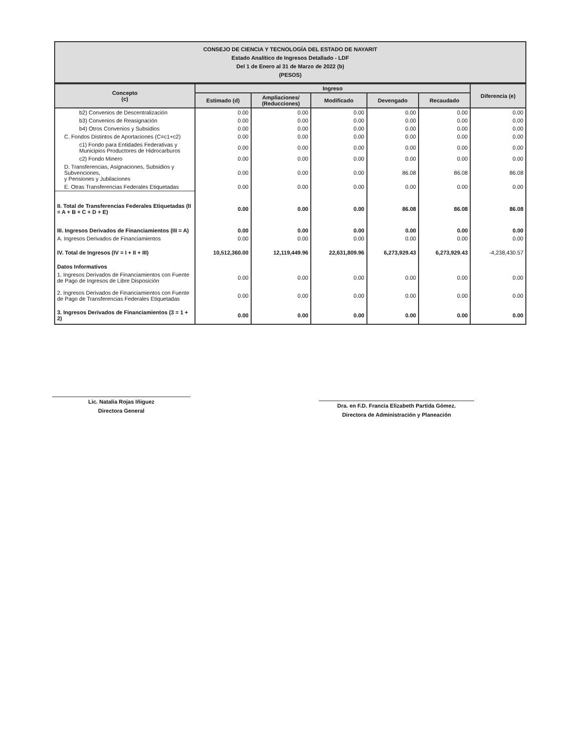CONSEJO DE CIENCIA Y TECNOLOGÍA DEL ESTADO DE NAYARIT
Estado Analítico de Ingresos Detallado - LDF
Del 1 de Enero al 31 de Marzo de 2022 (b)
(PESOS)
| Concepto (c) | Ingreso | | | | | Diferencia (e) |
| --- | --- | --- | --- | --- | --- | --- |
| | Estimado (d) | Ampliaciones/ (Reducciones) | Modificado | Devengado | Recaudado | |
| b2) Convenios de Descentralización | 0.00 | 0.00 | 0.00 | 0.00 | 0.00 | 0.00 |
| b3) Convenios de Reasignación | 0.00 | 0.00 | 0.00 | 0.00 | 0.00 | 0.00 |
| b4) Otros Convenios y Subsidios | 0.00 | 0.00 | 0.00 | 0.00 | 0.00 | 0.00 |
| C. Fondos Distintos de Aportaciones (C=c1+c2) | 0.00 | 0.00 | 0.00 | 0.00 | 0.00 | 0.00 |
| c1) Fondo para Entidades Federativas y Municipios Productores de Hidrocarburos | 0.00 | 0.00 | 0.00 | 0.00 | 0.00 | 0.00 |
| c2) Fondo Minero | 0.00 | 0.00 | 0.00 | 0.00 | 0.00 | 0.00 |
| D. Transferencias, Asignaciones, Subsidios y Subvenciones, y Pensiones y Jubilaciones | 0.00 | 0.00 | 0.00 | 86.08 | 86.08 | 86.08 |
| E. Otras Transferencias Federales Etiquetadas | 0.00 | 0.00 | 0.00 | 0.00 | 0.00 | 0.00 |
| II. Total de Transferencias Federales Etiquetadas (II = A + B + C + D + E) | 0.00 | 0.00 | 0.00 | 86.08 | 86.08 | 86.08 |
| III. Ingresos Derivados de Financiamientos (III = A) | 0.00 | 0.00 | 0.00 | 0.00 | 0.00 | 0.00 |
| A. Ingresos Derivados de Financiamientos | 0.00 | 0.00 | 0.00 | 0.00 | 0.00 | 0.00 |
| IV. Total de Ingresos (IV = I + II + III) | 10,512,360.00 | 12,119,449.96 | 22,631,809.96 | 6,273,929.43 | 6,273,929.43 | -4,238,430.57 |
| Datos Informativos | | | | | | |
| 1. Ingresos Derivados de Financiamientos con Fuente de Pago de Ingresos de Libre Disposición | 0.00 | 0.00 | 0.00 | 0.00 | 0.00 | 0.00 |
| 2. Ingresos Derivados de Financiamientos con Fuente de Pago de Transferencias Federales Etiquetadas | 0.00 | 0.00 | 0.00 | 0.00 | 0.00 | 0.00 |
| 3. Ingresos Derivados de Financiamientos (3 = 1 + 2) | 0.00 | 0.00 | 0.00 | 0.00 | 0.00 | 0.00 |
Lic. Natalia Rojas Iñiguez
Directora General
Dra. en F.D. Francia Elizabeth Partida Gómez.
Directora de Administración y Planeación